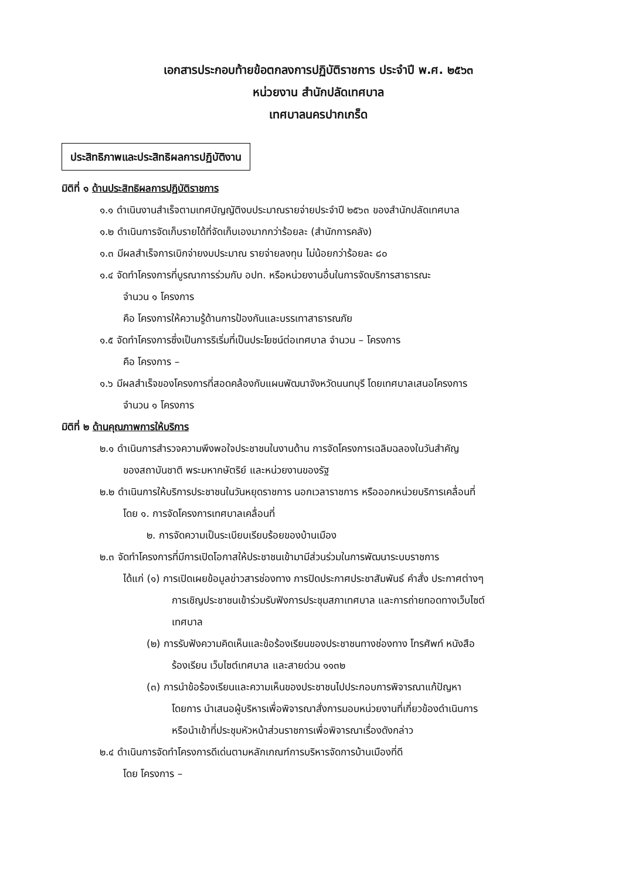เอกสารประกอบท้ายข้อตกลงการปฏิบัติราชการ ประจำปี พ.ศ. ๒๕๖๓
หน่วยงาน สำนักปลัดเทศบาล
เทศบาลนครปากเกร็ด
ประสิทธิภาพและประสิทธิผลการปฏิบัติงาน
มิติที่ ๑ ด้านประสิทธิผลการปฏิบัติราชการ
๑.๑ ดำเนินงานสำเร็จตามเทศบัญญัติงบประมาณรายจ่ายประจำปี ๒๕๖๓ ของสำนักปลัดเทศบาล
๑.๒ ดำเนินการจัดเก็บรายได้ที่จัดเก็บเองมากกว่าร้อยละ (สำนักการคลัง)
๑.๓ มีผลสำเร็จการเบิกจ่ายงบประมาณ รายจ่ายลงทุน ไม่น้อยกว่าร้อยละ ๘๐
๑.๔ จัดทำโครงการที่บูรณาการร่วมกับ อปท. หรือหน่วยงานอื่นในการจัดบริการสาธารณะ
จำนวน ๑ โครงการ
คือ โครงการให้ความรู้ด้านการป้องกันและบรรเทาสาธารณภัย
๑.๕ จัดทำโครงการซึ่งเป็นการริเริ่มที่เป็นประโยชน์ต่อเทศบาล จำนวน – โครงการ
คือ โครงการ –
๑.๖ มีผลสำเร็จของโครงการที่สอดคล้องกับแผนพัฒนาจังหวัดนนทบุรี โดยเทศบาลเสนอโครงการ
จำนวน ๑ โครงการ
มิติที่ ๒ ด้านคุณภาพการให้บริการ
๒.๑ ดำเนินการสำรวจความพึงพอใจประชาชนในงานด้าน การจัดโครงการเฉลิมฉลองในวันสำคัญ
ของสถาบันชาติ พระมหากษัตริย์ และหน่วยงานของรัฐ
๒.๒ ดำเนินการให้บริการประชาชนในวันหยุดราชการ นอกเวลาราชการ หรือออกหน่วยบริการเคลื่อนที่
โดย ๑. การจัดโครงการเทศบาลเคลื่อนที่
๒. การจัดความเป็นระเบียบเรียบร้อยของบ้านเมือง
๒.๓ จัดทำโครงการที่มีการเปิดโอกาสให้ประชาชนเข้ามามีส่วนร่วมในการพัฒนาระบบราชการ
ได้แก่ (๑) การเปิดเผยข้อมูลข่าวสารช่องทาง การปิดประกาศประชาสัมพันธ์ คำสั่ง ประกาศต่างๆ
การเชิญประชาชนเข้าร่วมรับฟังการประชุมสภาเทศบาล และการถ่ายทอดทางเว็บไซต์
เทศบาล
(๒) การรับฟังความคิดเห็นและข้อร้องเรียนของประชาชนทางช่องทาง โทรศัพท์ หนังสือ
ร้องเรียน เว็บไซต์เทศบาล และสายด่วน ๑๑๓๒
(๓) การนำข้อร้องเรียนและความเห็นของประชาชนไปประกอบการพิจารณาแก้ปัญหา
โดยการ นำเสนอผู้บริหารเพื่อพิจารณาสั่งการมอบหน่วยงานที่เกี่ยวข้องดำเนินการ
หรือนำเข้าที่ประชุมหัวหน้าส่วนราชการเพื่อพิจารณาเรื่องดังกล่าว
๒.๔ ดำเนินการจัดทำโครงการดีเด่นตามหลักเกณฑ์การบริหารจัดการบ้านเมืองที่ดี
โดย โครงการ –